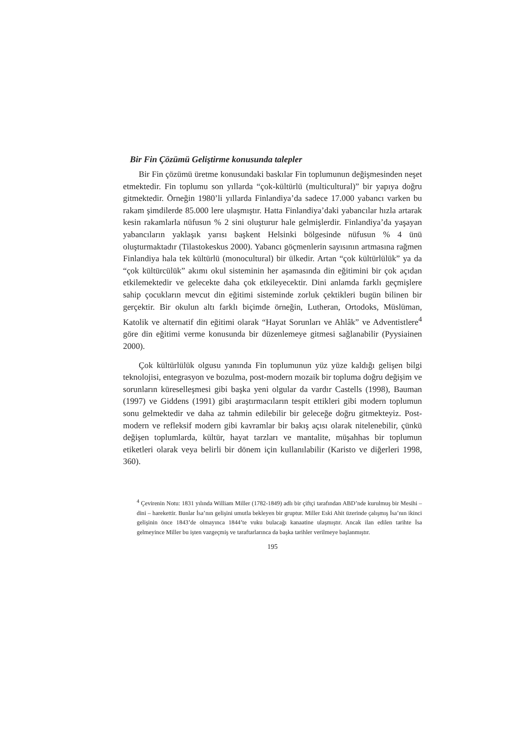Bir Fin Çözümü Geliştirme konusunda talepler
Bir Fin çözümü üretme konusundaki baskılar Fin toplumunun değişmesinden neşet etmektedir. Fin toplumu son yıllarda “çok-kültürlü (multicultural)” bir yapıya doğru gitmektedir. Örneğin 1980’li yıllarda Finlandiya’da sadece 17.000 yabancı varken bu rakam şimdilerde 85.000 lere ulaşmıştır. Hatta Finlandiya’daki yabancılar hızla artarak kesin rakamlarla nüfusun % 2 sini oluşturur hale gelmişlerdir. Finlandiya’da yaşayan yabancıların yaklaşık yarısı başkent Helsinki bölgesinde nüfusun % 4 ünü oluşturmaktadır (Tilastokeskus 2000). Yabancı göçmenlerin sayısının artmasına rağmen Finlandiya hala tek kültürlü (monocultural) bir ülkedir. Artan “çok kültürlülük” ya da “çok kültürcülük” akımı okul sisteminin her aşamasında din eğitimini bir çok açıdan etkilemektedir ve gelecekte daha çok etkileyecektir. Dini anlamda farklı geçmişlere sahip çocukların mevcut din eğitimi sisteminde zorluk çektikleri bugün bilinen bir gerçektir. Bir okulun altı farklı biçimde örneğin, Lutheran, Ortodoks, Müslüman, Katolik ve alternatif din eğitimi olarak “Hayat Sorunları ve Ahlâk” ve Adventistlere<sup>4</sup> göre din eğitimi verme konusunda bir düzenlemeye gitmesi sağlanabilir (Pyysiainen 2000).
Çok kültürlülük olgusu yanında Fin toplumunun yüz yüze kaldığı gelişen bilgi teknolojisi, entegrasyon ve bozulma, post-modern mozaik bir topluma doğru değişim ve sorunların küreselleşmesi gibi başka yeni olgular da vardır Castells (1998), Bauman (1997) ve Giddens (1991) gibi araştırmacıların tespit ettikleri gibi modern toplumun sonu gelmektedir ve daha az tahmin edilebilir bir geleceğe doğru gitmekteyiz. Post-modern ve refleksif modern gibi kavramlar bir bakış açısı olarak nitelenebilir, çünkü değişen toplumlarda, kültür, hayat tarzları ve mantalite, müşahhas bir toplumun etiketleri olarak veya belirli bir dönem için kullanılabilir (Karisto ve diğerleri 1998, 360).
<sup>4</sup> Çevirenin Notu: 1831 yılında William Miller (1782-1849) adlı bir çiftçi tarafından ABD’nde kurulmuş bir Mesihi – dini – harekettir. Bunlar İsa’nın gelişini umutla bekleyen bir gruptur. Miller Eski Ahit üzerinde çalışmış İsa’nın ikinci gelişinin önce 1843’de olmayınca 1844’te vuku bulacağı kanaatine ulaşmıştır. Ancak ilan edilen tarihte İsa gelmeyince Miller bu işten vazgeçmiş ve taraftarlarınca da başka tarihler verilmeye başlanmıştır.
195